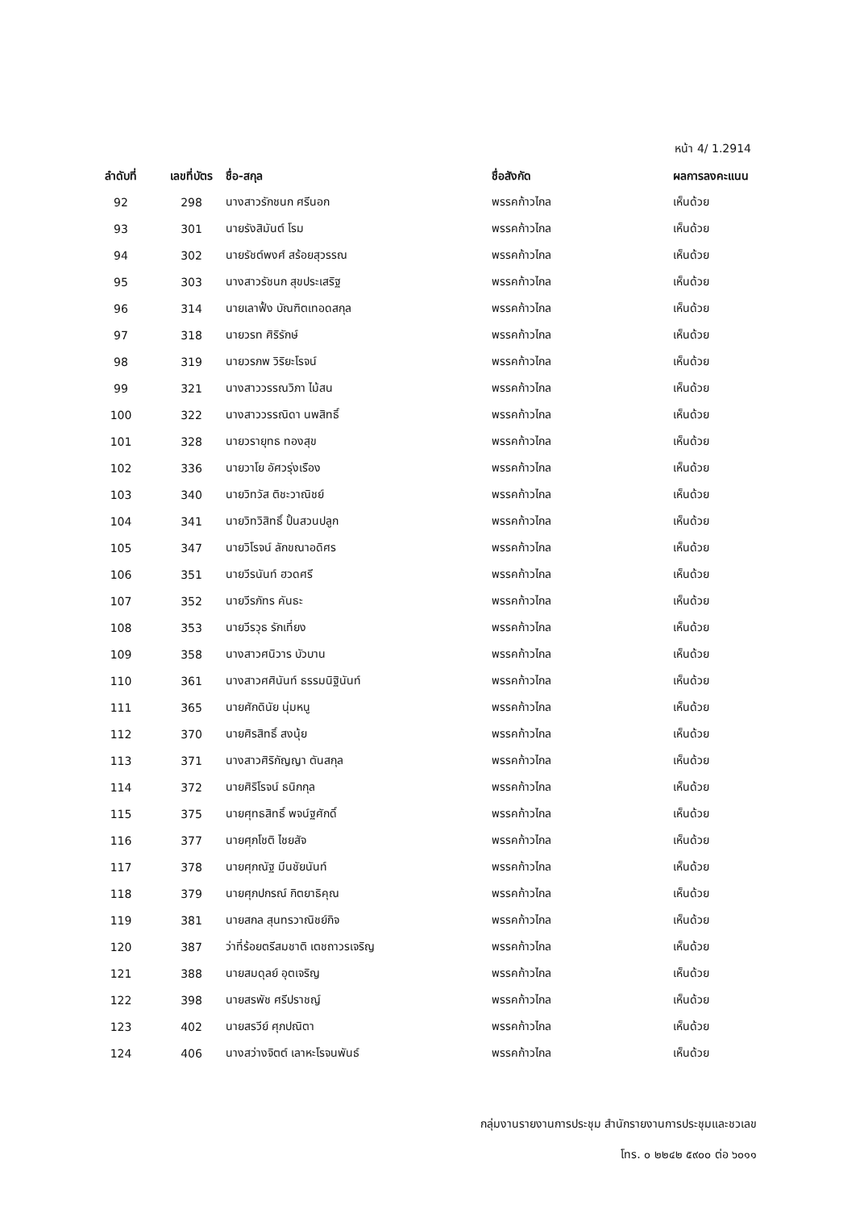หน้า 4/ 1.2914
| ลำดับที่ | เลขที่บัตร | ชื่อ-สกุล | ชื่อสังกัด | ผลการลงคะแนน |
| --- | --- | --- | --- | --- |
| 92 | 298 | นางสาวรักชนก ศรีนอก | พรรคก้าวไกล | เห็นด้วย |
| 93 | 301 | นายรังสิมันต์ โรม | พรรคก้าวไกล | เห็นด้วย |
| 94 | 302 | นายรัชต์พงศ์ สร้อยสุวรรณ | พรรคก้าวไกล | เห็นด้วย |
| 95 | 303 | นางสาวรัชนก สุขประเสริฐ | พรรคก้าวไกล | เห็นด้วย |
| 96 | 314 | นายเลาฟั้ง บัณฑิตเทอดสกุล | พรรคก้าวไกล | เห็นด้วย |
| 97 | 318 | นายวรท ศิริรักษ์ | พรรคก้าวไกล | เห็นด้วย |
| 98 | 319 | นายวรภพ วิริยะโรจน์ | พรรคก้าวไกล | เห็นด้วย |
| 99 | 321 | นางสาววรรณวิภา ไม้สน | พรรคก้าวไกล | เห็นด้วย |
| 100 | 322 | นางสาววรรณิดา นพสิทธิ์ | พรรคก้าวไกล | เห็นด้วย |
| 101 | 328 | นายวรายุทธ ทองสุข | พรรคก้าวไกล | เห็นด้วย |
| 102 | 336 | นายวาโย อัศวรุ่งเรือง | พรรคก้าวไกล | เห็นด้วย |
| 103 | 340 | นายวิทวัส ติชะวาณิชย์ | พรรคก้าวไกล | เห็นด้วย |
| 104 | 341 | นายวิทวิสิทธิ์ ปั้นสวนปลูก | พรรคก้าวไกล | เห็นด้วย |
| 105 | 347 | นายวิโรจน์ ลักขณาอดิศร | พรรคก้าวไกล | เห็นด้วย |
| 106 | 351 | นายวีรนันท์ ฮวดศรี | พรรคก้าวไกล | เห็นด้วย |
| 107 | 352 | นายวีรภัทร คันธะ | พรรคก้าวไกล | เห็นด้วย |
| 108 | 353 | นายวีรวุธ รักเที่ยง | พรรคก้าวไกล | เห็นด้วย |
| 109 | 358 | นางสาวศนิวาร บัวบาน | พรรคก้าวไกล | เห็นด้วย |
| 110 | 361 | นางสาวศศินันท์ ธรรมนิฐินันท์ | พรรคก้าวไกล | เห็นด้วย |
| 111 | 365 | นายศักดินัย นุ่มหนู | พรรคก้าวไกล | เห็นด้วย |
| 112 | 370 | นายศิรสิทธิ์ สงนุ้ย | พรรคก้าวไกล | เห็นด้วย |
| 113 | 371 | นางสาวศิริกัญญา ตันสกุล | พรรคก้าวไกล | เห็นด้วย |
| 114 | 372 | นายศิริโรจน์ ธนิกกุล | พรรคก้าวไกล | เห็นด้วย |
| 115 | 375 | นายศุทธสิทธิ์ พจน์ฐศักดิ์ | พรรคก้าวไกล | เห็นด้วย |
| 116 | 377 | นายศุภโชติ ไชยสัจ | พรรคก้าวไกล | เห็นด้วย |
| 117 | 378 | นายศุภณัฐ มีนชัยนันท์ | พรรคก้าวไกล | เห็นด้วย |
| 118 | 379 | นายศุภปกรณ์ กิตยาธิคุณ | พรรคก้าวไกล | เห็นด้วย |
| 119 | 381 | นายสกล สุนทรวาณิชย์กิจ | พรรคก้าวไกล | เห็นด้วย |
| 120 | 387 | ว่าที่ร้อยตรีสมชาติ เตชถาวรเจริญ | พรรคก้าวไกล | เห็นด้วย |
| 121 | 388 | นายสมดุลย์ อุตเจริญ | พรรคก้าวไกล | เห็นด้วย |
| 122 | 398 | นายสรพัช ศรีปราชญ์ | พรรคก้าวไกล | เห็นด้วย |
| 123 | 402 | นายสรวีย์ ศุภปณิตา | พรรคก้าวไกล | เห็นด้วย |
| 124 | 406 | นางสว่างจิตต์ เลาหะโรจนพันธ์ | พรรคก้าวไกล | เห็นด้วย |
กลุ่มงานรายงานการประชุม สำนักรายงานการประชุมและชวเลข
โทร. ๐ ๒๒๔๒ ๕๙๐๐ ต่อ ๖๐๑๑